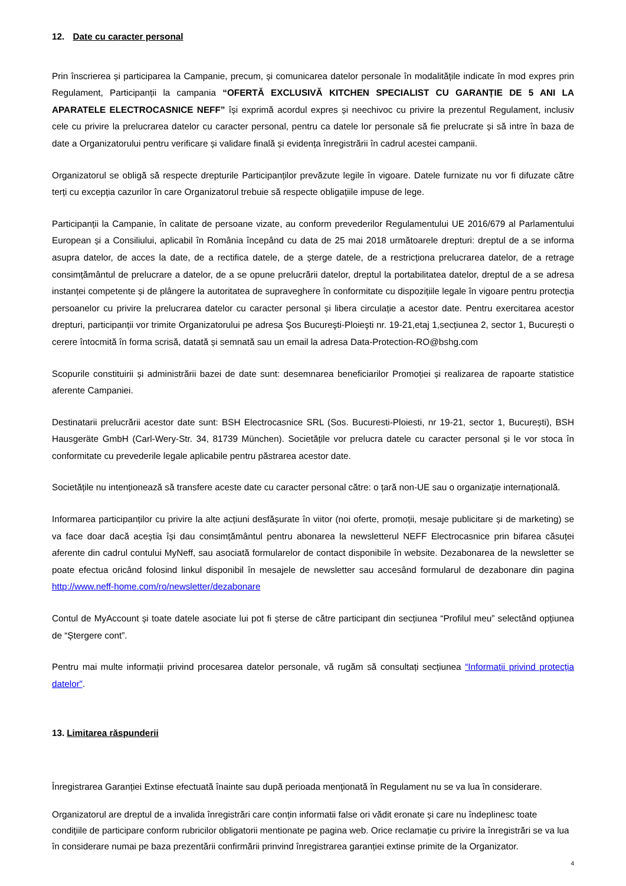12. Date cu caracter personal
Prin înscrierea și participarea la Campanie, precum, și comunicarea datelor personale în modalitățile indicate în mod expres prin Regulament, Participanții la campania “OFERTĂ EXCLUSIVĂ KITCHEN SPECIALIST CU GARANȚIE DE 5 ANI LA APARATELE ELECTROCASNICE NEFF” își exprimă acordul expres și neechivoc cu privire la prezentul Regulament, inclusiv cele cu privire la prelucrarea datelor cu caracter personal, pentru ca datele lor personale să fie prelucrate și să intre în baza de date a Organizatorului pentru verificare și validare finală și evidența înregistrării în cadrul acestei campanii.
Organizatorul se obligă să respecte drepturile Participanților prevăzute legile în vigoare. Datele furnizate nu vor fi difuzate către terți cu excepția cazurilor în care Organizatorul trebuie să respecte obligațiile impuse de lege.
Participanții la Campanie, în calitate de persoane vizate, au conform prevederilor Regulamentului UE 2016/679 al Parlamentului European și a Consiliului, aplicabil în România începând cu data de 25 mai 2018 următoarele drepturi: dreptul de a se informa asupra datelor, de acces la date, de a rectifica datele, de a șterge datele, de a restricționa prelucrarea datelor, de a retrage consimțământul de prelucrare a datelor, de a se opune prelucrării datelor, dreptul la portabilitatea datelor, dreptul de a se adresa instanței competente și de plângere la autoritatea de supraveghere în conformitate cu dispozițiile legale în vigoare pentru protecția persoanelor cu privire la prelucrarea datelor cu caracter personal și libera circulație a acestor date. Pentru exercitarea acestor drepturi, participanții vor trimite Organizatorului pe adresa Şos Bucureşti-Ploieşti nr. 19-21,etaj 1,secțiunea 2, sector 1, București o cerere întocmită în forma scrisă, datată și semnată sau un email la adresa Data-Protection-RO@bshg.com
Scopurile constituirii și administrării bazei de date sunt: desemnarea beneficiarilor Promoției și realizarea de rapoarte statistice aferente Campaniei.
Destinatarii prelucrării acestor date sunt: BSH Electrocasnice SRL (Sos. Bucuresti-Ploiesti, nr 19-21, sector 1, București), BSH Hausgeräte GmbH (Carl-Wery-Str. 34, 81739 München). Societățile vor prelucra datele cu caracter personal și le vor stoca în conformitate cu prevederile legale aplicabile pentru păstrarea acestor date.
Societățile nu intenționează să transfere aceste date cu caracter personal către: o țară non-UE sau o organizație internațională.
Informarea participanților cu privire la alte acțiuni desfășurate în viitor (noi oferte, promoții, mesaje publicitare și de marketing) se va face doar dacă aceștia își dau consimțământul pentru abonarea la newsletterul NEFF Electrocasnice prin bifarea căsuței aferente din cadrul contului MyNeff, sau asociată formularelor de contact disponibile în website. Dezabonarea de la newsletter se poate efectua oricând folosind linkul disponibil în mesajele de newsletter sau accesând formularul de dezabonare din pagina http://www.neff-home.com/ro/newsletter/dezabonare
Contul de MyAccount și toate datele asociate lui pot fi șterse de către participant din secțiunea “Profilul meu” selectând opțiunea de “Ștergere cont”.
Pentru mai multe informații privind procesarea datelor personale, vă rugăm să consultați secțiunea “Informații privind protecția datelor”.
13. Limitarea răspunderii
Înregistrarea Garanției Extinse efectuată înainte sau după perioada menţionată în Regulament nu se va lua în considerare.
Organizatorul are dreptul de a invalida înregistrări care conțin informatii false ori vădit eronate și care nu îndeplinesc toate condițiile de participare conform rubricilor obligatorii mentionate pe pagina web. Orice reclamație cu privire la înregistrări se va lua în considerare numai pe baza prezentării confirmării prinvind înregistrarea garanției extinse primite de la Organizator.
4